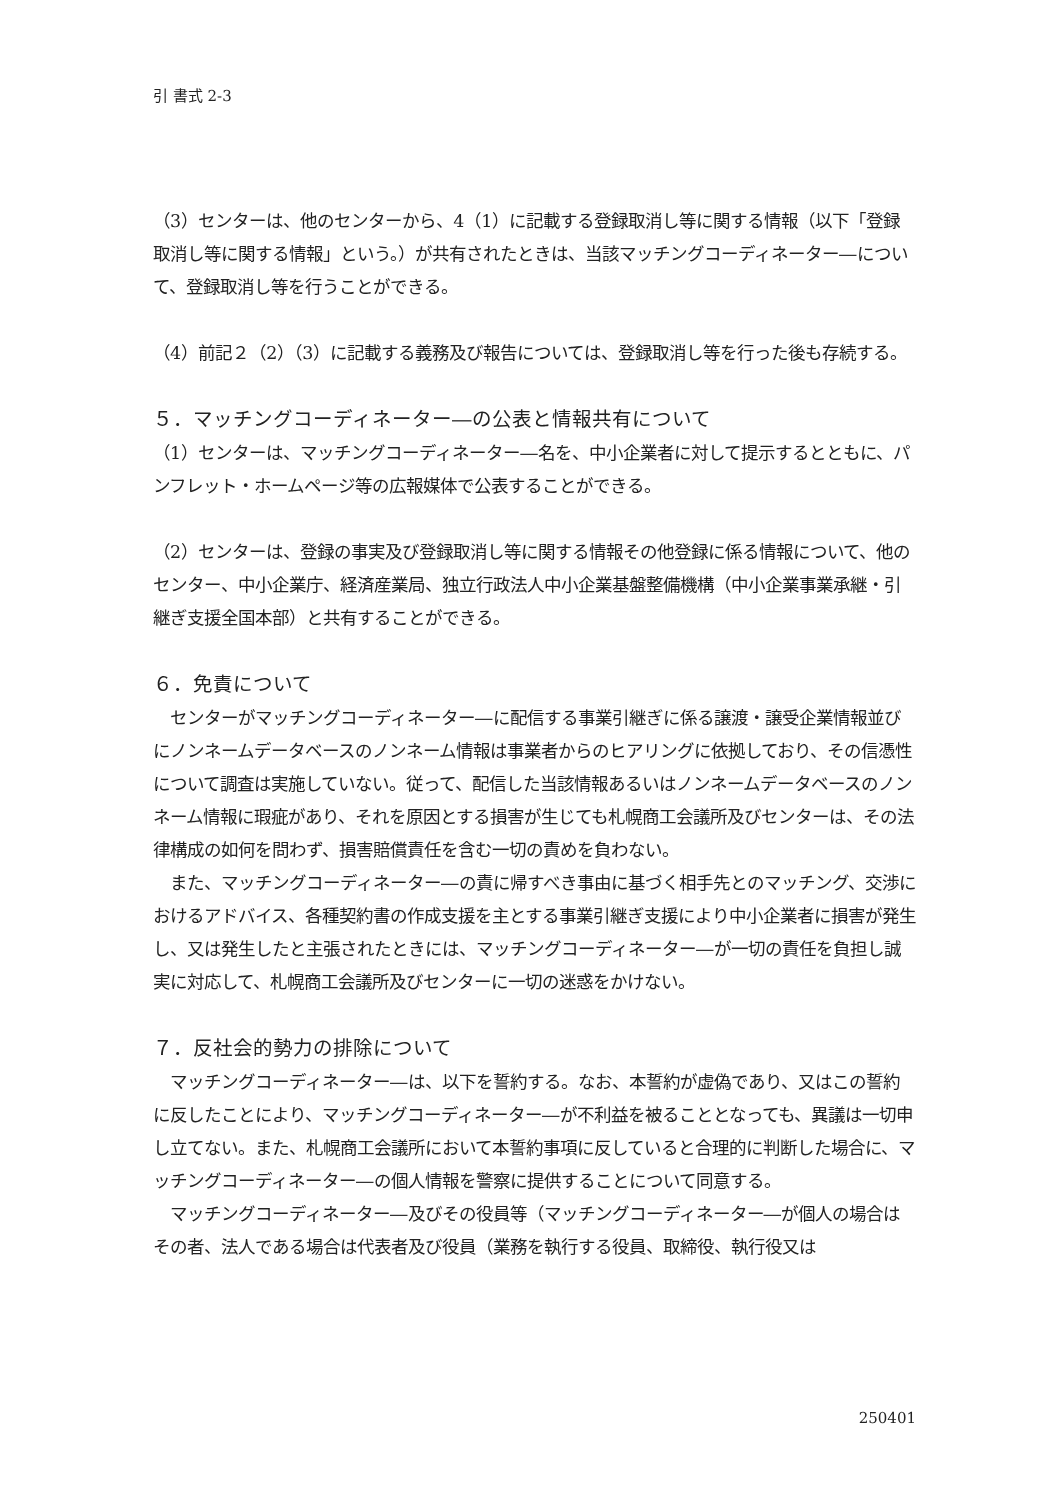引 書式 2-3
（3）センターは、他のセンターから、4（1）に記載する登録取消し等に関する情報（以下「登録取消し等に関する情報」という。）が共有されたときは、当該マッチングコーディネーター―について、登録取消し等を行うことができる。
（4）前記２（2）（3）に記載する義務及び報告については、登録取消し等を行った後も存続する。
５．マッチングコーディネーター―の公表と情報共有について
（1）センターは、マッチングコーディネーター―名を、中小企業者に対して提示するとともに、パンフレット・ホームページ等の広報媒体で公表することができる。
（2）センターは、登録の事実及び登録取消し等に関する情報その他登録に係る情報について、他のセンター、中小企業庁、経済産業局、独立行政法人中小企業基盤整備機構（中小企業事業承継・引継ぎ支援全国本部）と共有することができる。
６．免責について
　センターがマッチングコーディネーター―に配信する事業引継ぎに係る譲渡・譲受企業情報並びにノンネームデータベースのノンネーム情報は事業者からのヒアリングに依拠しており、その信憑性について調査は実施していない。従って、配信した当該情報あるいはノンネームデータベースのノンネーム情報に瑕疵があり、それを原因とする損害が生じても札幌商工会議所及びセンターは、その法律構成の如何を問わず、損害賠償責任を含む一切の責めを負わない。
　また、マッチングコーディネーター―の責に帰すべき事由に基づく相手先とのマッチング、交渉におけるアドバイス、各種契約書の作成支援を主とする事業引継ぎ支援により中小企業者に損害が発生し、又は発生したと主張されたときには、マッチングコーディネーター―が一切の責任を負担し誠実に対応して、札幌商工会議所及びセンターに一切の迷惑をかけない。
７．反社会的勢力の排除について
　マッチングコーディネーター―は、以下を誓約する。なお、本誓約が虚偽であり、又はこの誓約に反したことにより、マッチングコーディネーター―が不利益を被ることとなっても、異議は一切申し立てない。また、札幌商工会議所において本誓約事項に反していると合理的に判断した場合に、マッチングコーディネーター―の個人情報を警察に提供することについて同意する。
　マッチングコーディネーター―及びその役員等（マッチングコーディネーター―が個人の場合はその者、法人である場合は代表者及び役員（業務を執行する役員、取締役、執行役又は
250401